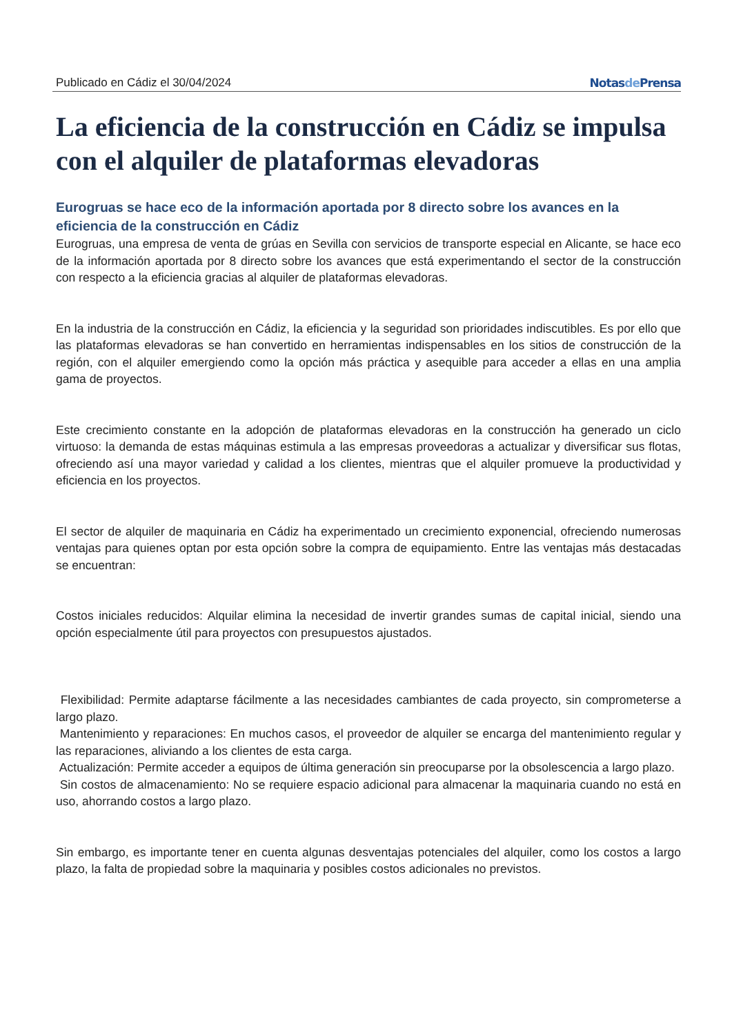Publicado en Cádiz el 30/04/2024 Notasde Prensa
La eficiencia de la construcción en Cádiz se impulsa con el alquiler de plataformas elevadoras
Eurogruas se hace eco de la información aportada por 8 directo sobre los avances en la eficiencia de la construcción en Cádiz
Eurogruas, una empresa de venta de grúas en Sevilla con servicios de transporte especial en Alicante, se hace eco de la información aportada por 8 directo sobre los avances que está experimentando el sector de la construcción con respecto a la eficiencia gracias al alquiler de plataformas elevadoras.
En la industria de la construcción en Cádiz, la eficiencia y la seguridad son prioridades indiscutibles. Es por ello que las plataformas elevadoras se han convertido en herramientas indispensables en los sitios de construcción de la región, con el alquiler emergiendo como la opción más práctica y asequible para acceder a ellas en una amplia gama de proyectos.
Este crecimiento constante en la adopción de plataformas elevadoras en la construcción ha generado un ciclo virtuoso: la demanda de estas máquinas estimula a las empresas proveedoras a actualizar y diversificar sus flotas, ofreciendo así una mayor variedad y calidad a los clientes, mientras que el alquiler promueve la productividad y eficiencia en los proyectos.
El sector de alquiler de maquinaria en Cádiz ha experimentado un crecimiento exponencial, ofreciendo numerosas ventajas para quienes optan por esta opción sobre la compra de equipamiento. Entre las ventajas más destacadas se encuentran:
Costos iniciales reducidos: Alquilar elimina la necesidad de invertir grandes sumas de capital inicial, siendo una opción especialmente útil para proyectos con presupuestos ajustados.
Flexibilidad: Permite adaptarse fácilmente a las necesidades cambiantes de cada proyecto, sin comprometerse a largo plazo.
Mantenimiento y reparaciones: En muchos casos, el proveedor de alquiler se encarga del mantenimiento regular y las reparaciones, aliviando a los clientes de esta carga.
Actualización: Permite acceder a equipos de última generación sin preocuparse por la obsolescencia a largo plazo.
Sin costos de almacenamiento: No se requiere espacio adicional para almacenar la maquinaria cuando no está en uso, ahorrando costos a largo plazo.
Sin embargo, es importante tener en cuenta algunas desventajas potenciales del alquiler, como los costos a largo plazo, la falta de propiedad sobre la maquinaria y posibles costos adicionales no previstos.